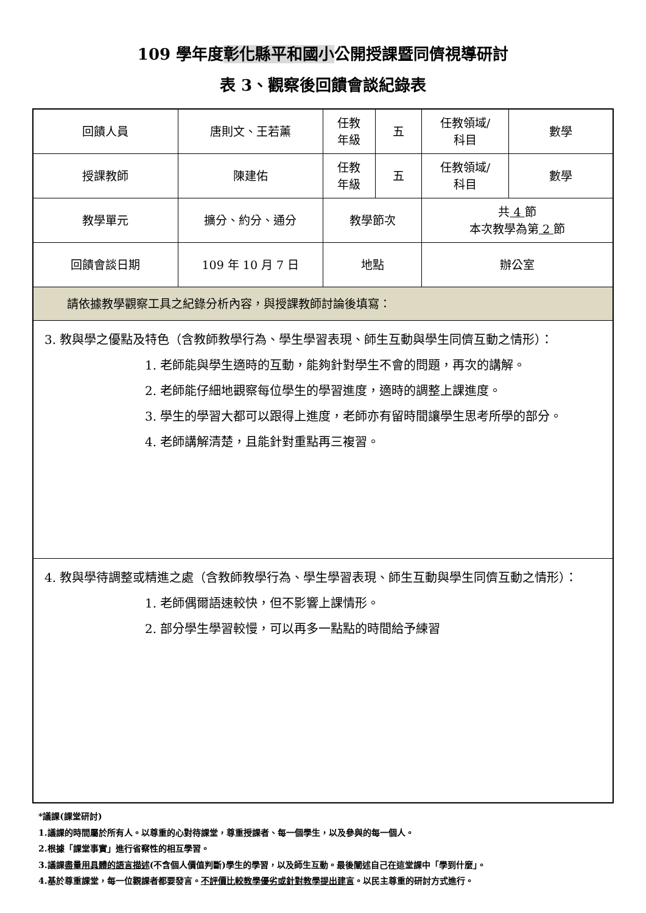109 學年度彰化縣平和國小公開授課暨同儕視導研討
表 3、觀察後回饋會談紀錄表
| 回饋人員 | 唐則文、王若薰 | 任教 年級 | 五 | 任教領域/ 科目 | 數學 |
| 授課教師 | 陳建佑 | 任教 年級 | 五 | 任教領域/ 科目 | 數學 |
| 教學單元 | 擴分、約分、通分 | 教學節次 | | 共 4 節 本次教學為第 2 節 | |
| 回饋會談日期 | 109 年 10 月 7 日 | 地點 | | 辦公室 | |
| 請依據教學觀察工具之紀錄分析內容，與授課教師討論後填寫： | | | | | |
| 3. 教與學之優點及特色（含教師教學行為、學生學習表現、師生互動與學生同儕互動之情形）： 1. 老師能與學生適時的互動，能夠針對學生不會的問題，再次的講解。 2. 老師能仔細地觀察每位學生的學習進度，適時的調整上課進度。 3. 學生的學習大都可以跟得上進度，老師亦有留時間讓學生思考所學的部分。 4. 老師講解清楚，且能針對重點再三複習。 | | | | | |
| 4. 教與學待調整或精進之處（含教師教學行為、學生學習表現、師生互動與學生同儕互動之情形）： 1. 老師偶爾語速較快，但不影響上課情形。 2. 部分學生學習較慢，可以再多一點點的時間給予練習 | | | | | |
*議課(課堂研討)
1.議課的時間屬於所有人。以尊重的心對待課堂，尊重授課者、每一個學生，以及參與的每一個人。
2.根據「課堂事實」進行省察性的相互學習。
3.議課盡量用具體的語言描述(不含個人價值判斷)學生的學習，以及師生互動。最後闡述自己在這堂課中「學到什麼」。
4.基於尊重課堂，每一位觀課者都要發言。不評價比較教學優劣或針對教學提出建言。以民主尊重的研討方式進行。